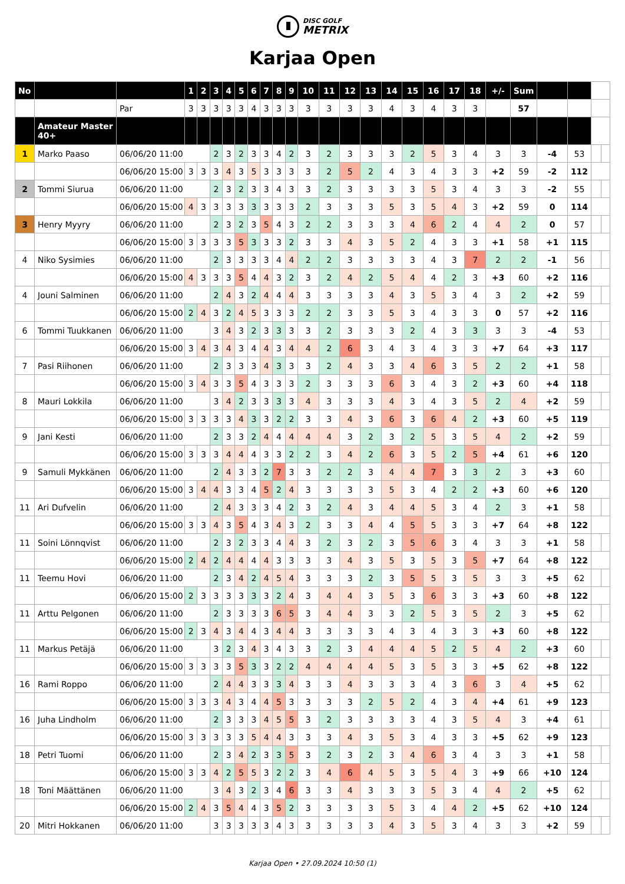DISC GOLF METRIX
Karjaa Open
| No | | | 1 | 2 | 3 | 4 | 5 | 6 | 7 | 8 | 9 | 10 | 11 | 12 | 13 | 14 | 15 | 16 | 17 | 18 | +/- | Sum | | | | |
| | | Par | 3 | 3 | 3 | 3 | 3 | 4 | 3 | 3 | 3 | 3 | 3 | 3 | 3 | 4 | 3 | 4 | 3 | 3 | | 57 | | | | |
| | Amateur Master 40+ | | | | | | | | | | | | | | | | | | | | | | | | | |
| 1 | Marko Paaso | 06/06/20 11:00 | | | 2 | 3 | 2 | 3 | 3 | 4 | 2 | 3 | 2 | 3 | 3 | 3 | 2 | 5 | 3 | 4 | 3 | 3 | -4 | 53 | | |
| | | 06/06/20 15:00 | 3 | 3 | 3 | 4 | 3 | 5 | 3 | 3 | 3 | 3 | 2 | 5 | 2 | 4 | 3 | 4 | 3 | 3 | +2 | 59 | -2 | 112 | | |
| 2 | Tommi Siurua | 06/06/20 11:00 | | | 2 | 3 | 2 | 3 | 3 | 4 | 3 | 3 | 2 | 3 | 3 | 3 | 3 | 5 | 3 | 4 | 3 | 3 | -2 | 55 | | |
| | | 06/06/20 15:00 | 4 | 3 | 3 | 3 | 3 | 3 | 3 | 3 | 3 | 2 | 3 | 3 | 3 | 5 | 3 | 5 | 4 | 3 | +2 | 59 | 0 | 114 | | |
| 3 | Henry Myyry | 06/06/20 11:00 | | | 2 | 3 | 2 | 3 | 5 | 4 | 3 | 2 | 2 | 3 | 3 | 3 | 4 | 6 | 2 | 4 | 4 | 2 | 0 | 57 | | |
| | | 06/06/20 15:00 | 3 | 3 | 3 | 3 | 5 | 3 | 3 | 3 | 2 | 3 | 3 | 4 | 3 | 5 | 2 | 4 | 3 | 3 | +1 | 58 | +1 | 115 | | |
| 4 | Niko Sysimies | 06/06/20 11:00 | | | 2 | 3 | 3 | 3 | 3 | 4 | 4 | 2 | 2 | 3 | 3 | 3 | 3 | 4 | 3 | 7 | 2 | 2 | -1 | 56 | | |
| | | 06/06/20 15:00 | 4 | 3 | 3 | 3 | 5 | 4 | 4 | 3 | 2 | 3 | 2 | 4 | 2 | 5 | 4 | 4 | 2 | 3 | +3 | 60 | +2 | 116 | | |
| 4 | Jouni Salminen | 06/06/20 11:00 | | | 2 | 4 | 3 | 2 | 4 | 4 | 4 | 3 | 3 | 3 | 3 | 4 | 3 | 5 | 3 | 4 | 3 | 2 | +2 | 59 | | |
| | | 06/06/20 15:00 | 2 | 4 | 3 | 2 | 4 | 5 | 3 | 3 | 3 | 2 | 2 | 3 | 3 | 5 | 3 | 4 | 3 | 3 | 0 | 57 | +2 | 116 | | |
| 6 | Tommi Tuukkanen | 06/06/20 11:00 | | | 3 | 4 | 3 | 2 | 3 | 3 | 3 | 3 | 2 | 3 | 3 | 3 | 2 | 4 | 3 | 3 | 3 | 3 | -4 | 53 | | |
| | | 06/06/20 15:00 | 3 | 4 | 3 | 4 | 3 | 4 | 4 | 3 | 4 | 4 | 2 | 6 | 3 | 4 | 3 | 4 | 3 | 3 | +7 | 64 | +3 | 117 | | |
| 7 | Pasi Riihonen | 06/06/20 11:00 | | | 2 | 3 | 3 | 3 | 4 | 3 | 3 | 3 | 2 | 4 | 3 | 3 | 4 | 6 | 3 | 5 | 2 | 2 | +1 | 58 | | |
| | | 06/06/20 15:00 | 3 | 4 | 3 | 3 | 5 | 4 | 3 | 3 | 3 | 2 | 3 | 3 | 3 | 6 | 3 | 4 | 3 | 2 | +3 | 60 | +4 | 118 | | |
| 8 | Mauri Lokkila | 06/06/20 11:00 | | | 3 | 4 | 2 | 3 | 3 | 3 | 3 | 4 | 3 | 3 | 3 | 4 | 3 | 4 | 3 | 5 | 2 | 4 | +2 | 59 | | |
| | | 06/06/20 15:00 | 3 | 3 | 3 | 3 | 4 | 3 | 3 | 2 | 2 | 3 | 3 | 4 | 3 | 6 | 3 | 6 | 4 | 2 | +3 | 60 | +5 | 119 | | |
| 9 | Jani Kesti | 06/06/20 11:00 | | | 2 | 3 | 3 | 2 | 4 | 4 | 4 | 4 | 4 | 3 | 2 | 3 | 2 | 5 | 3 | 5 | 4 | 2 | +2 | 59 | | |
| | | 06/06/20 15:00 | 3 | 3 | 3 | 4 | 4 | 4 | 3 | 3 | 2 | 2 | 3 | 4 | 2 | 6 | 3 | 5 | 2 | 5 | +4 | 61 | +6 | 120 | | |
| 9 | Samuli Mykkänen | 06/06/20 11:00 | | | 2 | 4 | 3 | 3 | 2 | 7 | 3 | 3 | 2 | 2 | 3 | 4 | 4 | 7 | 3 | 3 | 2 | 3 | +3 | 60 | | |
| | | 06/06/20 15:00 | 3 | 4 | 4 | 3 | 3 | 4 | 5 | 2 | 4 | 3 | 3 | 3 | 3 | 5 | 3 | 4 | 2 | 2 | +3 | 60 | +6 | 120 | | |
| 11 | Ari Dufvelin | 06/06/20 11:00 | | | 2 | 4 | 3 | 3 | 3 | 4 | 2 | 3 | 2 | 4 | 3 | 4 | 4 | 5 | 3 | 4 | 2 | 3 | +1 | 58 | | |
| | | 06/06/20 15:00 | 3 | 3 | 4 | 3 | 5 | 4 | 3 | 4 | 3 | 2 | 3 | 3 | 4 | 4 | 5 | 5 | 3 | 3 | +7 | 64 | +8 | 122 | | |
| 11 | Soini Lönnqvist | 06/06/20 11:00 | | | 2 | 3 | 2 | 3 | 3 | 4 | 4 | 3 | 2 | 3 | 2 | 3 | 5 | 6 | 3 | 4 | 3 | 3 | +1 | 58 | | |
| | | 06/06/20 15:00 | 2 | 4 | 2 | 4 | 4 | 4 | 4 | 3 | 3 | 3 | 3 | 4 | 3 | 5 | 3 | 5 | 3 | 5 | +7 | 64 | +8 | 122 | | |
| 11 | Teemu Hovi | 06/06/20 11:00 | | | 2 | 3 | 4 | 2 | 4 | 5 | 4 | 3 | 3 | 3 | 2 | 3 | 5 | 5 | 3 | 5 | 3 | 3 | +5 | 62 | | |
| | | 06/06/20 15:00 | 2 | 3 | 3 | 3 | 3 | 3 | 3 | 2 | 4 | 3 | 4 | 4 | 3 | 5 | 3 | 6 | 3 | 3 | +3 | 60 | +8 | 122 | | |
| 11 | Arttu Pelgonen | 06/06/20 11:00 | | | 2 | 3 | 3 | 3 | 3 | 6 | 5 | 3 | 4 | 4 | 3 | 3 | 2 | 5 | 3 | 5 | 2 | 3 | +5 | 62 | | |
| | | 06/06/20 15:00 | 2 | 3 | 4 | 3 | 4 | 4 | 3 | 4 | 4 | 3 | 3 | 3 | 3 | 4 | 3 | 4 | 3 | 3 | +3 | 60 | +8 | 122 | | |
| 11 | Markus Petäjä | 06/06/20 11:00 | | | 3 | 2 | 3 | 4 | 3 | 4 | 3 | 3 | 2 | 3 | 4 | 4 | 4 | 5 | 2 | 5 | 4 | 2 | +3 | 60 | | |
| | | 06/06/20 15:00 | 3 | 3 | 3 | 3 | 5 | 3 | 3 | 2 | 2 | 4 | 4 | 4 | 4 | 5 | 3 | 5 | 3 | 3 | +5 | 62 | +8 | 122 | | |
| 16 | Rami Roppo | 06/06/20 11:00 | | | 2 | 4 | 4 | 3 | 3 | 3 | 4 | 3 | 3 | 4 | 3 | 3 | 3 | 4 | 3 | 6 | 3 | 4 | +5 | 62 | | |
| | | 06/06/20 15:00 | 3 | 3 | 3 | 4 | 3 | 4 | 4 | 5 | 3 | 3 | 3 | 3 | 2 | 5 | 2 | 4 | 3 | 4 | +4 | 61 | +9 | 123 | | |
| 16 | Juha Lindholm | 06/06/20 11:00 | | | 2 | 3 | 3 | 3 | 4 | 5 | 5 | 3 | 2 | 3 | 3 | 3 | 3 | 4 | 3 | 5 | 4 | 3 | +4 | 61 | | |
| | | 06/06/20 15:00 | 3 | 3 | 3 | 3 | 3 | 5 | 4 | 4 | 3 | 3 | 3 | 4 | 3 | 5 | 3 | 4 | 3 | 3 | +5 | 62 | +9 | 123 | | |
| 18 | Petri Tuomi | 06/06/20 11:00 | | | 2 | 3 | 4 | 2 | 3 | 3 | 5 | 3 | 2 | 3 | 2 | 3 | 4 | 6 | 3 | 4 | 3 | 3 | +1 | 58 | | |
| | | 06/06/20 15:00 | 3 | 3 | 4 | 2 | 5 | 5 | 3 | 2 | 2 | 3 | 4 | 6 | 4 | 5 | 3 | 5 | 4 | 3 | +9 | 66 | +10 | 124 | | |
| 18 | Toni Määttänen | 06/06/20 11:00 | | | 3 | 4 | 3 | 2 | 3 | 4 | 6 | 3 | 3 | 4 | 3 | 3 | 3 | 5 | 3 | 4 | 4 | 2 | +5 | 62 | | |
| | | 06/06/20 15:00 | 2 | 4 | 3 | 5 | 4 | 4 | 3 | 5 | 2 | 3 | 3 | 3 | 3 | 5 | 3 | 4 | 4 | 2 | +5 | 62 | +10 | 124 | | |
| 20 | Mitri Hokkanen | 06/06/20 11:00 | | | 3 | 3 | 3 | 3 | 3 | 4 | 3 | 3 | 3 | 3 | 3 | 4 | 3 | 5 | 3 | 4 | 3 | 3 | +2 | 59 | | |
Karjaa Open • 27.09.2024 10:50 (1)